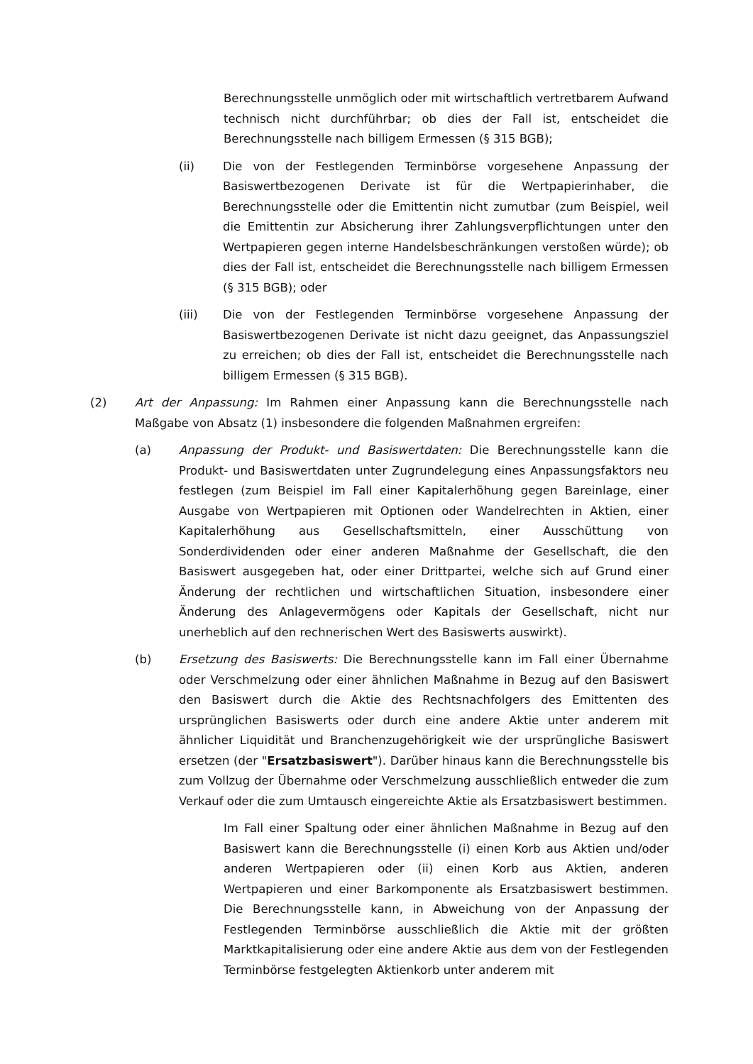Berechnungsstelle unmöglich oder mit wirtschaftlich vertretbarem Aufwand technisch nicht durchführbar; ob dies der Fall ist, entscheidet die Berechnungsstelle nach billigem Ermessen (§ 315 BGB);
(ii) Die von der Festlegenden Terminbörse vorgesehene Anpassung der Basiswertbezogenen Derivate ist für die Wertpapierinhaber, die Berechnungsstelle oder die Emittentin nicht zumutbar (zum Beispiel, weil die Emittentin zur Absicherung ihrer Zahlungsverpflichtungen unter den Wertpapieren gegen interne Handelsbeschränkungen verstoßen würde); ob dies der Fall ist, entscheidet die Berechnungsstelle nach billigem Ermessen (§ 315 BGB); oder
(iii) Die von der Festlegenden Terminbörse vorgesehene Anpassung der Basiswertbezogenen Derivate ist nicht dazu geeignet, das Anpassungsziel zu erreichen; ob dies der Fall ist, entscheidet die Berechnungsstelle nach billigem Ermessen (§ 315 BGB).
(2) Art der Anpassung: Im Rahmen einer Anpassung kann die Berechnungsstelle nach Maßgabe von Absatz (1) insbesondere die folgenden Maßnahmen ergreifen:
(a) Anpassung der Produkt- und Basiswertdaten: Die Berechnungsstelle kann die Produkt- und Basiswertdaten unter Zugrundelegung eines Anpassungsfaktors neu festlegen (zum Beispiel im Fall einer Kapitalerhöhung gegen Bareinlage, einer Ausgabe von Wertpapieren mit Optionen oder Wandelrechten in Aktien, einer Kapitalerhöhung aus Gesellschaftsmitteln, einer Ausschüttung von Sonderdividenden oder einer anderen Maßnahme der Gesellschaft, die den Basiswert ausgegeben hat, oder einer Drittpartei, welche sich auf Grund einer Änderung der rechtlichen und wirtschaftlichen Situation, insbesondere einer Änderung des Anlagevermögens oder Kapitals der Gesellschaft, nicht nur unerheblich auf den rechnerischen Wert des Basiswerts auswirkt).
(b) Ersetzung des Basiswerts: Die Berechnungsstelle kann im Fall einer Übernahme oder Verschmelzung oder einer ähnlichen Maßnahme in Bezug auf den Basiswert den Basiswert durch die Aktie des Rechtsnachfolgers des Emittenten des ursprünglichen Basiswerts oder durch eine andere Aktie unter anderem mit ähnlicher Liquidität und Branchenzugehörigkeit wie der ursprüngliche Basiswert ersetzen (der "Ersatzbasiswert"). Darüber hinaus kann die Berechnungsstelle bis zum Vollzug der Übernahme oder Verschmelzung ausschließlich entweder die zum Verkauf oder die zum Umtausch eingereichte Aktie als Ersatzbasiswert bestimmen.
Im Fall einer Spaltung oder einer ähnlichen Maßnahme in Bezug auf den Basiswert kann die Berechnungsstelle (i) einen Korb aus Aktien und/oder anderen Wertpapieren oder (ii) einen Korb aus Aktien, anderen Wertpapieren und einer Barkomponente als Ersatzbasiswert bestimmen. Die Berechnungsstelle kann, in Abweichung von der Anpassung der Festlegenden Terminbörse ausschließlich die Aktie mit der größten Marktkapitalisierung oder eine andere Aktie aus dem von der Festlegenden Terminbörse festgelegten Aktienkorb unter anderem mit